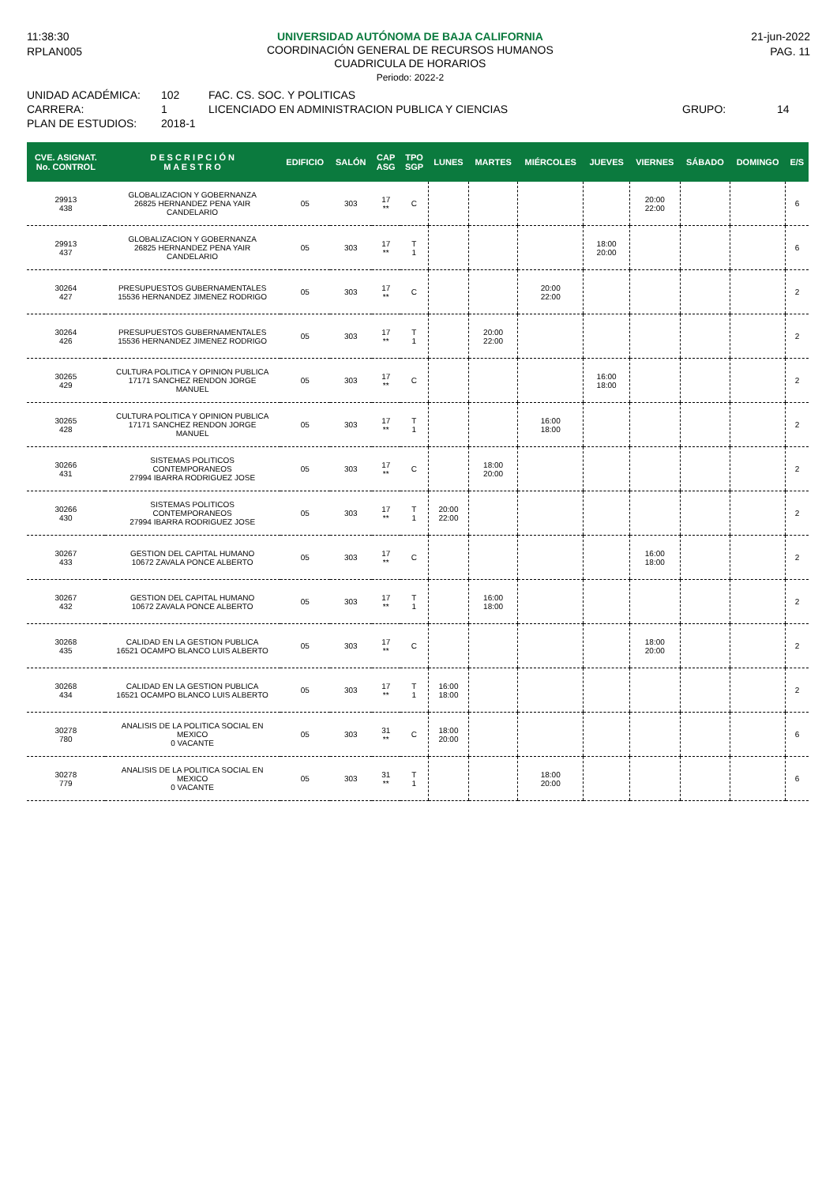11:38:30
UNIVERSIDAD AUTÓNOMA DE BAJA CALIFORNIA
COORDINACIÓN GENERAL DE RECURSOS HUMANOS
CUADRICULA DE HORARIOS
Periodo: 2022-2
21-jun-2022
RPLAN005 PAG. 11
UNIDAD ACADÉMICA: 102 FAC. CS. SOC. Y POLITICAS
CARRERA: 1 LICENCIADO EN ADMINISTRACION PUBLICA Y CIENCIAS GRUPO: 14
PLAN DE ESTUDIOS: 2018-1
| CVE. ASIGNAT. No. CONTROL | D E S C R I P C I Ó N M A E S T R O | EDIFICIO | SALÓN | CAP ASG | TPO SGP | LUNES | MARTES | MIÉRCOLES | JUEVES | VIERNES | SÁBADO | DOMINGO | E/S |
| --- | --- | --- | --- | --- | --- | --- | --- | --- | --- | --- | --- | --- | --- |
| 29913 438 | GLOBALIZACION Y GOBERNANZA 26825 HERNANDEZ PENA YAIR CANDELARIO | 05 | 303 | 17 ** | C | | | | | 20:00 22:00 | | | 6 |
| 29913 437 | GLOBALIZACION Y GOBERNANZA 26825 HERNANDEZ PENA YAIR CANDELARIO | 05 | 303 | 17 ** | T 1 | | | | 18:00 20:00 | | | | 6 |
| 30264 427 | PRESUPUESTOS GUBERNAMENTALES 15536 HERNANDEZ JIMENEZ RODRIGO | 05 | 303 | 17 ** | C | | | 20:00 22:00 | | | | | 2 |
| 30264 426 | PRESUPUESTOS GUBERNAMENTALES 15536 HERNANDEZ JIMENEZ RODRIGO | 05 | 303 | 17 ** | T 1 | | 20:00 22:00 | | | | | | 2 |
| 30265 429 | CULTURA POLITICA Y OPINION PUBLICA 17171 SANCHEZ RENDON JORGE MANUEL | 05 | 303 | 17 ** | C | | | | 16:00 18:00 | | | | 2 |
| 30265 428 | CULTURA POLITICA Y OPINION PUBLICA 17171 SANCHEZ RENDON JORGE MANUEL | 05 | 303 | 17 ** | T 1 | | | 16:00 18:00 | | | | | 2 |
| 30266 431 | SISTEMAS POLITICOS CONTEMPORANEOS 27994 IBARRA RODRIGUEZ JOSE | 05 | 303 | 17 ** | C | | 18:00 20:00 | | | | | | 2 |
| 30266 430 | SISTEMAS POLITICOS CONTEMPORANEOS 27994 IBARRA RODRIGUEZ JOSE | 05 | 303 | 17 ** | T 1 | 20:00 22:00 | | | | | | | 2 |
| 30267 433 | GESTION DEL CAPITAL HUMANO 10672 ZAVALA PONCE ALBERTO | 05 | 303 | 17 ** | C | | | | | 16:00 18:00 | | | 2 |
| 30267 432 | GESTION DEL CAPITAL HUMANO 10672 ZAVALA PONCE ALBERTO | 05 | 303 | 17 ** | T 1 | | 16:00 18:00 | | | | | | 2 |
| 30268 435 | CALIDAD EN LA GESTION PUBLICA 16521 OCAMPO BLANCO LUIS ALBERTO | 05 | 303 | 17 ** | C | | | | | 18:00 20:00 | | | 2 |
| 30268 434 | CALIDAD EN LA GESTION PUBLICA 16521 OCAMPO BLANCO LUIS ALBERTO | 05 | 303 | 17 ** | T 1 | 16:00 18:00 | | | | | | | 2 |
| 30278 780 | ANALISIS DE LA POLITICA SOCIAL EN MEXICO 0 VACANTE | 05 | 303 | 31 ** | C | 18:00 20:00 | | | | | | | 6 |
| 30278 779 | ANALISIS DE LA POLITICA SOCIAL EN MEXICO 0 VACANTE | 05 | 303 | 31 ** | T 1 | | | 18:00 20:00 | | | | | 6 |